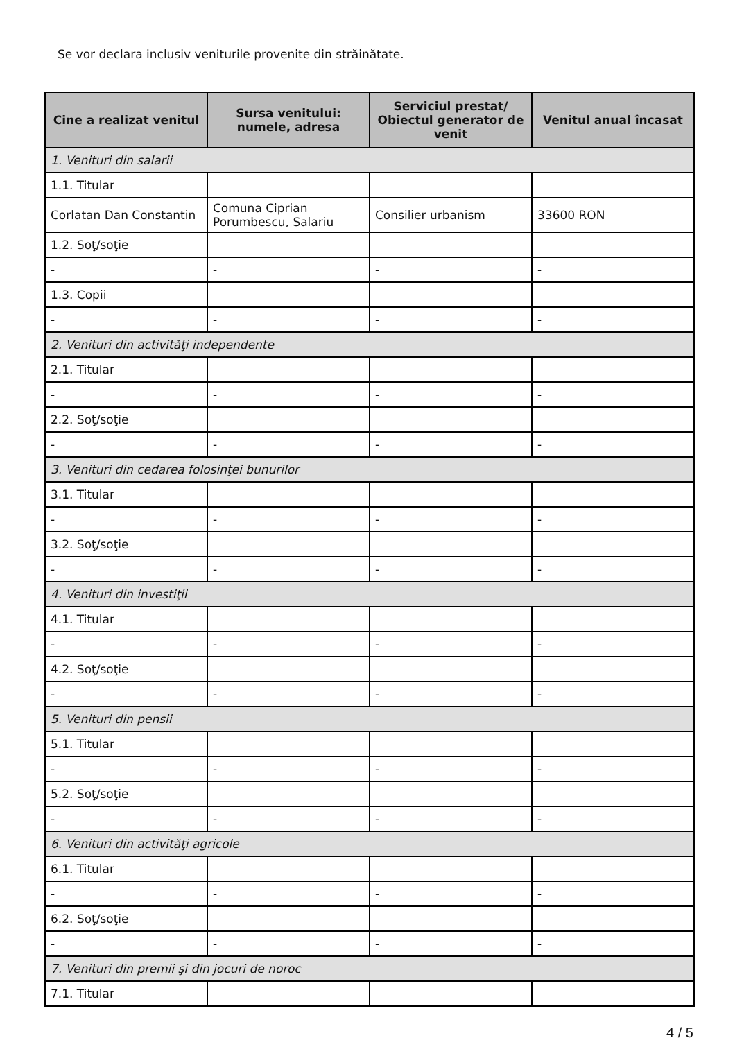Se vor declara inclusiv veniturile provenite din străinătate.
| Cine a realizat venitul | Sursa venitului: numele, adresa | Serviciul prestat/ Obiectul generator de venit | Venitul anual încasat |
| --- | --- | --- | --- |
| 1. Venituri din salarii | | | |
| 1.1. Titular | | | |
| Corlatan Dan Constantin | Comuna Ciprian Porumbescu, Salariu | Consilier urbanism | 33600 RON |
| 1.2. Soţ/soţie | | | |
| - | - | - | - |
| 1.3. Copii | | | |
| - | - | - | - |
| 2. Venituri din activităţi independente | | | |
| 2.1. Titular | | | |
| - | - | - | - |
| 2.2. Soţ/soţie | | | |
| - | - | - | - |
| 3. Venituri din cedarea folosinţei bunurilor | | | |
| 3.1. Titular | | | |
| - | - | - | - |
| 3.2. Soţ/soţie | | | |
| - | - | - | - |
| 4. Venituri din investiţii | | | |
| 4.1. Titular | | | |
| - | - | - | - |
| 4.2. Soţ/soţie | | | |
| - | - | - | - |
| 5. Venituri din pensii | | | |
| 5.1. Titular | | | |
| - | - | - | - |
| 5.2. Soţ/soţie | | | |
| - | - | - | - |
| 6. Venituri din activităţi agricole | | | |
| 6.1. Titular | | | |
| - | - | - | - |
| 6.2. Soţ/soţie | | | |
| - | - | - | - |
| 7. Venituri din premii şi din jocuri de noroc | | | |
| 7.1. Titular | | | |
4 / 5